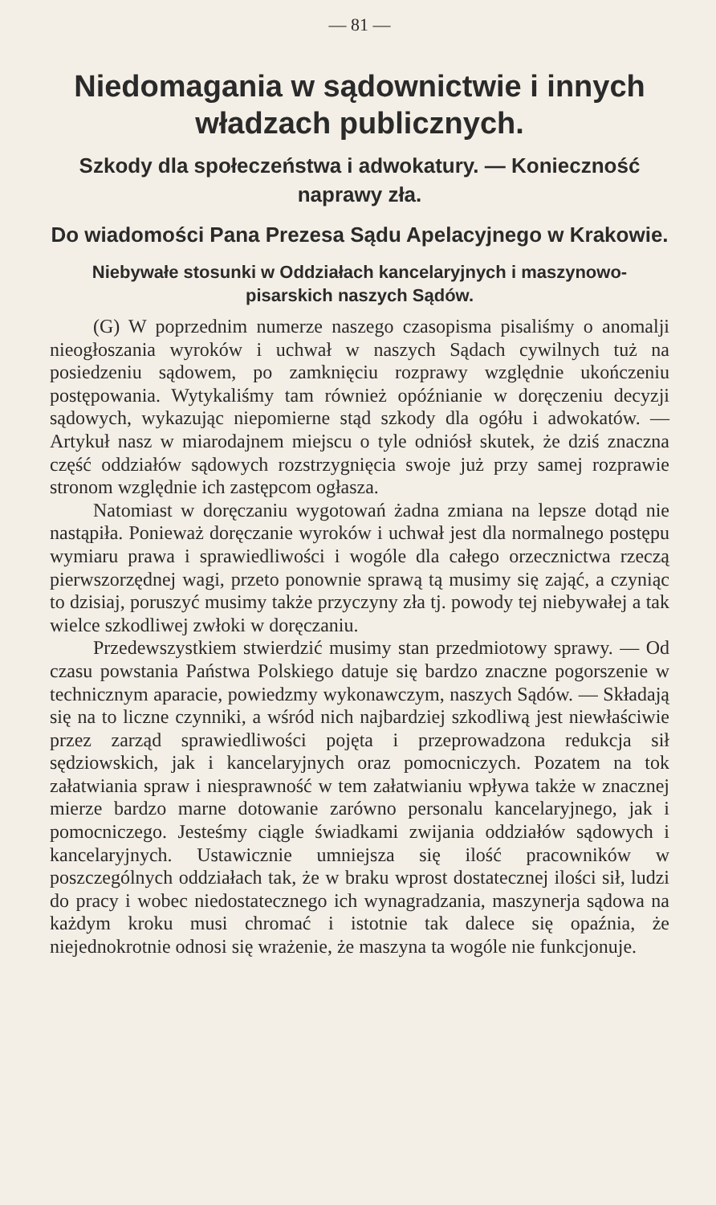— 81 —
Niedomagania w sądownictwie i innych władzach publicznych.
Szkody dla społeczeństwa i adwokatury. — Konieczność naprawy zła.
Do wiadomości Pana Prezesa Sądu Apelacyjnego w Krakowie.
Niebywałe stosunki w Oddziałach kancelaryjnych i maszynowo-pisarskich naszych Sądów.
(G) W poprzednim numerze naszego czasopisma pisaliśmy o anomalji nieogłoszania wyroków i uchwał w naszych Sądach cywilnych tuż na posiedzeniu sądowem, po zamknięciu rozprawy względnie ukończeniu postępowania. Wytykaliśmy tam również opóźnianie w doręczeniu decyzji sądowych, wykazując niepomierne stąd szkody dla ogółu i adwokatów. — Artykuł nasz w miarodajnem miejscu o tyle odniósł skutek, że dziś znaczna część oddziałów sądowych rozstrzygnięcia swoje już przy samej rozprawie stronom względnie ich zastępcom ogłasza.
Natomiast w doręczaniu wygotowań żadna zmiana na lepsze dotąd nie nastąpiła. Ponieważ doręczanie wyroków i uchwał jest dla normalnego postępu wymiaru prawa i sprawiedliwości i wogóle dla całego orzecznictwa rzeczą pierwszorzędnej wagi, przeto ponownie sprawą tą musimy się zająć, a czyniąc to dzisiaj, poruszyć musimy także przyczyny zła tj. powody tej niebywałej a tak wielce szkodliwej zwłoki w doręczaniu.
Przedewszystkiem stwierdzić musimy stan przedmiotowy sprawy. — Od czasu powstania Państwa Polskiego datuje się bardzo znaczne pogorszenie w technicznym aparacie, powiedzmy wykonawczym, naszych Sądów. — Składają się na to liczne czynniki, a wśród nich najbardziej szkodliwą jest niewłaściwie przez zarząd sprawiedliwości pojęta i przeprowadzona redukcja sił sędziowskich, jak i kancelaryjnych oraz pomocniczych. Pozatem na tok załatwiania spraw i niesprawność w tem załatwianiu wpływa także w znacznej mierze bardzo marne dotowanie zarówno personalu kancelaryjnego, jak i pomocniczego. Jesteśmy ciągle świadkami zwijania oddziałów sądowych i kancelaryjnych. Ustawicznie umniejsza się ilość pracowników w poszczególnych oddziałach tak, że w braku wprost dostatecznej ilości sił, ludzi do pracy i wobec niedostatecznego ich wynagradzania, maszynerja sądowa na każdym kroku musi chromać i istotnie tak dalece się opaźnia, że niejednokrotnie odnosi się wrażenie, że maszyna ta wogóle nie funkcjonuje.